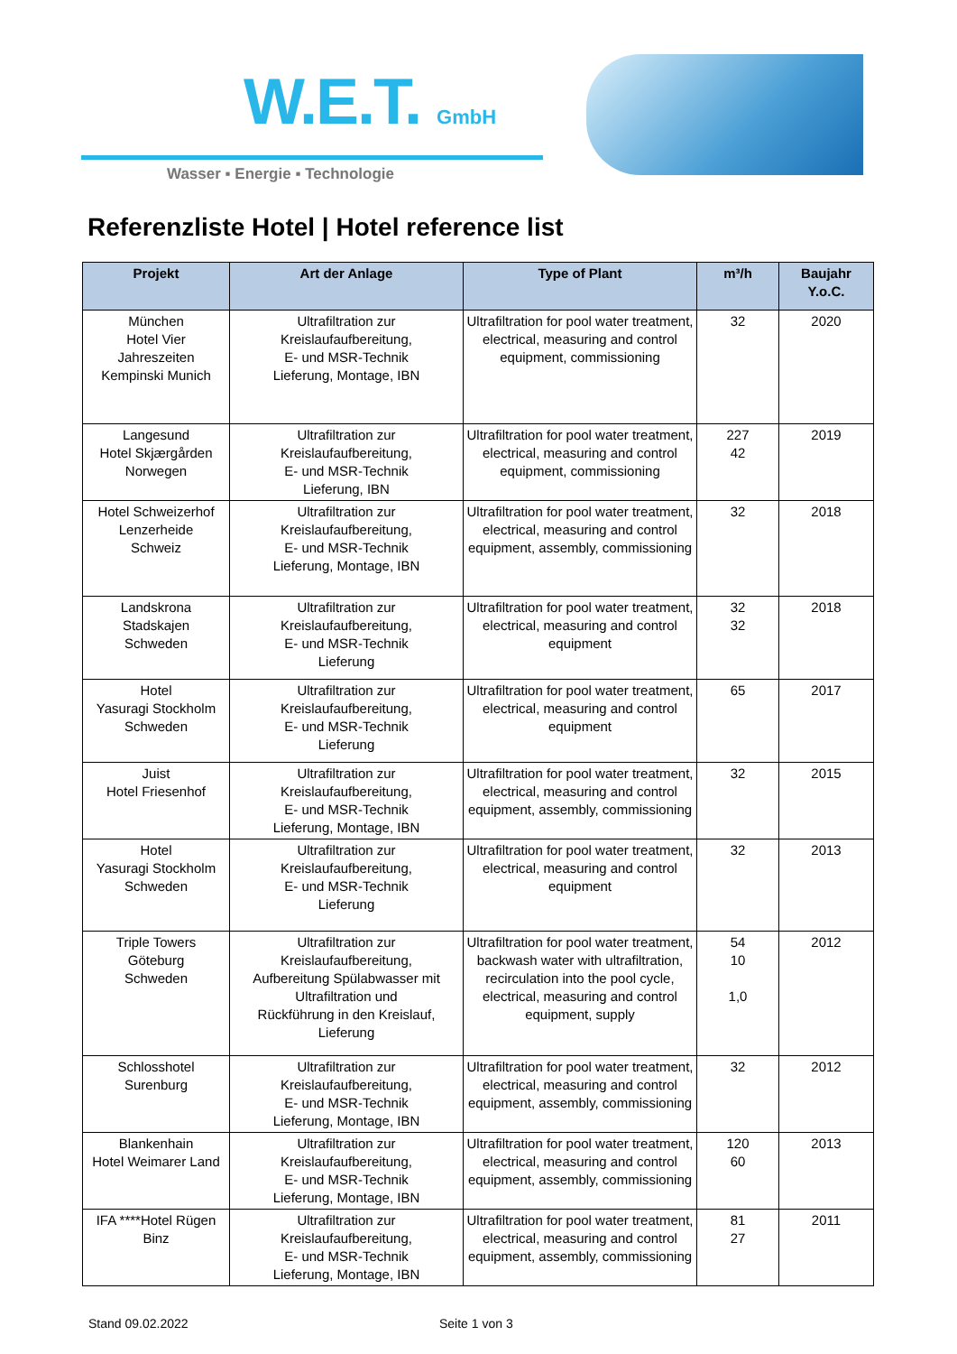W.E.T. GmbH
Wasser ▪ Energie ▪ Technologie
Referenzliste Hotel | Hotel reference list
| Projekt | Art der Anlage | Type of Plant | m³/h | Baujahr Y.o.C. |
| --- | --- | --- | --- | --- |
| München Hotel Vier Jahreszeiten Kempinski Munich | Ultrafiltration zur Kreislaufaufbereitung, E- und MSR-Technik Lieferung, Montage, IBN | Ultrafiltration for pool water treatment, electrical, measuring and control equipment, commissioning | 32 | 2020 |
| Langesund Hotel Skjærgården Norwegen | Ultrafiltration zur Kreislaufaufbereitung, E- und MSR-Technik Lieferung, IBN | Ultrafiltration for pool water treatment, electrical, measuring and control equipment, commissioning | 227 42 | 2019 |
| Hotel Schweizerhof Lenzerheide Schweiz | Ultrafiltration zur Kreislaufaufbereitung, E- und MSR-Technik Lieferung, Montage, IBN | Ultrafiltration for pool water treatment, electrical, measuring and control equipment, assembly, commissioning | 32 | 2018 |
| Landskrona Stadskajen Schweden | Ultrafiltration zur Kreislaufaufbereitung, E- und MSR-Technik Lieferung | Ultrafiltration for pool water treatment, electrical, measuring and control equipment | 32 32 | 2018 |
| Hotel Yasuragi Stockholm Schweden | Ultrafiltration zur Kreislaufaufbereitung, E- und MSR-Technik Lieferung | Ultrafiltration for pool water treatment, electrical, measuring and control equipment | 65 | 2017 |
| Juist Hotel Friesenhof | Ultrafiltration zur Kreislaufaufbereitung, E- und MSR-Technik Lieferung, Montage, IBN | Ultrafiltration for pool water treatment, electrical, measuring and control equipment, assembly, commissioning | 32 | 2015 |
| Hotel Yasuragi Stockholm Schweden | Ultrafiltration zur Kreislaufaufbereitung, E- und MSR-Technik Lieferung | Ultrafiltration for pool water treatment, electrical, measuring and control equipment | 32 | 2013 |
| Triple Towers Göteburg Schweden | Ultrafiltration zur Kreislaufaufbereitung, Aufbereitung Spülabwasser mit Ultrafiltration und Rückführung in den Kreislauf, Lieferung | Ultrafiltration for pool water treatment, backwash water with ultrafiltration, recirculation into the pool cycle, electrical, measuring and control equipment, supply | 54 10 1,0 | 2012 |
| Schlosshotel Surenburg | Ultrafiltration zur Kreislaufaufbereitung, E- und MSR-Technik Lieferung, Montage, IBN | Ultrafiltration for pool water treatment, electrical, measuring and control equipment, assembly, commissioning | 32 | 2012 |
| Blankenhain Hotel Weimarer Land | Ultrafiltration zur Kreislaufaufbereitung, E- und MSR-Technik Lieferung, Montage, IBN | Ultrafiltration for pool water treatment, electrical, measuring and control equipment, assembly, commissioning | 120 60 | 2013 |
| IFA ****Hotel Rügen Binz | Ultrafiltration zur Kreislaufaufbereitung, E- und MSR-Technik Lieferung, Montage, IBN | Ultrafiltration for pool water treatment, electrical, measuring and control equipment, assembly, commissioning | 81 27 | 2011 |
Stand 09.02.2022 Seite 1 von 3